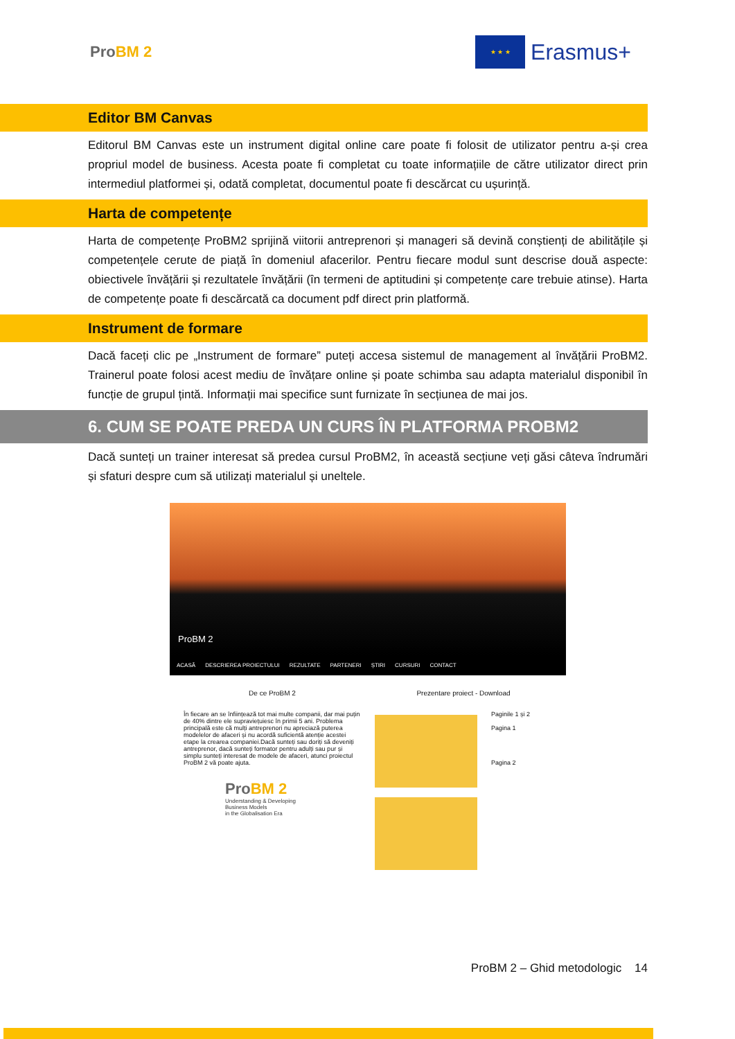ProBM 2
★ ★ ★
Erasmus+
Editor BM Canvas
Editorul BM Canvas este un instrument digital online care poate fi folosit de utilizator pentru a-și crea propriul model de business. Acesta poate fi completat cu toate informațiile de către utilizator direct prin intermediul platformei și, odată completat, documentul poate fi descărcat cu ușurință.
Harta de competențe
Harta de competențe ProBM2 sprijină viitorii antreprenori și manageri să devină conștienți de abilitățile și competențele cerute de piață în domeniul afacerilor. Pentru fiecare modul sunt descrise două aspecte: obiectivele învățării și rezultatele învățării (în termeni de aptitudini și competențe care trebuie atinse). Harta de competențe poate fi descărcată ca document pdf direct prin platformă.
Instrument de formare
Dacă faceți clic pe „Instrument de formare” puteți accesa sistemul de management al învățării ProBM2. Trainerul poate folosi acest mediu de învățare online și poate schimba sau adapta materialul disponibil în funcție de grupul țintă. Informații mai specifice sunt furnizate în secțiunea de mai jos.
6. CUM SE POATE PREDA UN CURS ÎN PLATFORMA PROBM2
Dacă sunteți un trainer interesat să predea cursul ProBM2, în această secțiune veți găsi câteva îndrumări și sfaturi despre cum să utilizați materialul și uneltele.
ProBM 2
ACASĂ DESCRIEREA PROIECTULUI REZULTATE PARTENERI ȘTIRI CURSURI CONTACT
De ce ProBM 2
În fiecare an se înființează tot mai multe companii, dar mai puțin de 40% dintre ele supraviețuiesc în primii 5 ani. Problema principală este că mulți antreprenori nu apreciază puterea modelelor de afaceri și nu acordă suficientă atenție acestei etape la crearea companiei.Dacă sunteți sau doriți să deveniți antreprenor, dacă sunteți formator pentru adulți sau pur și simplu sunteți interesat de modele de afaceri, atunci proiectul ProBM 2 vă poate ajuta.
ProBM 2
Understanding & Developing
Business Models
in the Globalisation Era
Prezentare proiect - Download
Paginile 1 și 2
Pagina 1
Pagina 2
ProBM 2 – Ghid metodologic 14